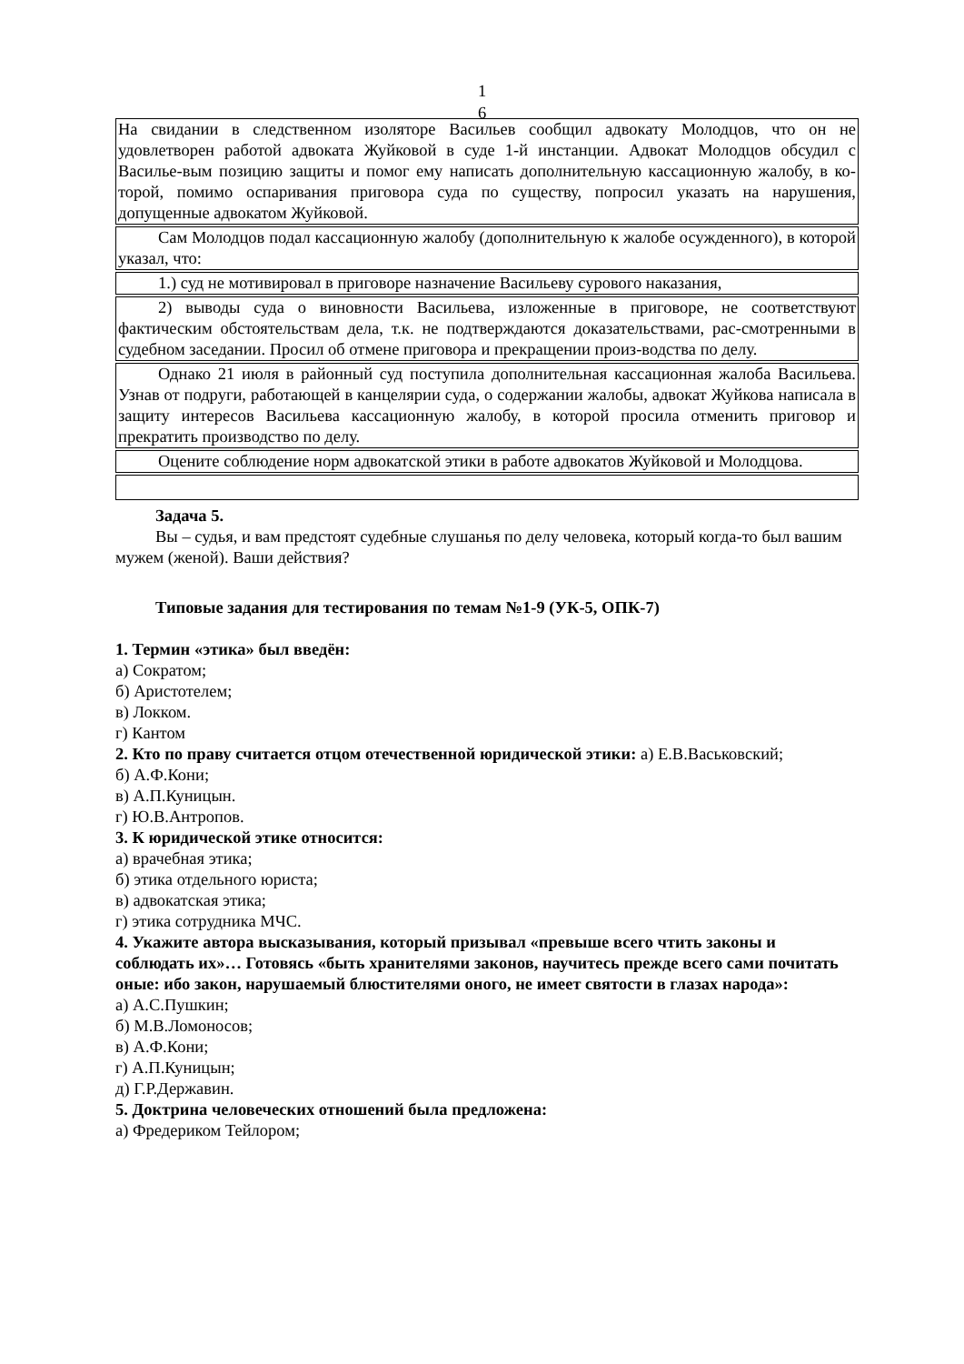1
6
На свидании в следственном изоляторе Васильев сообщил адвокату Молодцов, что он не удовлетворен работой адвоката Жуйковой в суде 1-й инстанции. Адвокат Молодцов обсудил с Василье-вым позицию защиты и помог ему написать дополнительную кассационную жалобу, в ко-торой, помимо оспаривания приговора суда по существу, попросил указать на нарушения, допущенные адвокатом Жуйковой.
Сам Молодцов подал кассационную жалобу (дополнительную к жалобе осужденного), в которой указал, что:
1.) суд не мотивировал в приговоре назначение Васильеву сурового наказания,
2) выводы суда о виновности Васильева, изложенные в приговоре, не соответствуют фактическим обстоятельствам дела, т.к. не подтверждаются доказательствами, рас-смотренными в судебном заседании. Просил об отмене приговора и прекращении произ-водства по делу.
Однако 21 июля в районный суд поступила дополнительная кассационная жалоба Васильева. Узнав от подруги, работающей в канцелярии суда, о содержании жалобы, адвокат Жуйкова написала в защиту интересов Васильева кассационную жалобу, в которой просила отменить приговор и прекратить производство по делу.
Оцените соблюдение норм адвокатской этики в работе адвокатов Жуйковой и Молодцова.
Задача 5.
Вы – судья, и вам предстоят судебные слушанья по делу человека, который когда-то был вашим мужем (женой). Ваши действия?
Типовые задания для тестирования по темам №1-9 (УК-5, ОПК-7)
1. Термин «этика» был введён:
а) Сократом;
б) Аристотелем;
в) Локком.
г) Кантом
2. Кто по праву считается отцом отечественной юридической этики: а) Е.В.Васьковский;
б) А.Ф.Кони;
в) А.П.Куницын.
г) Ю.В.Антропов.
3. К юридической этике относится:
а) врачебная этика;
б) этика отдельного юриста;
в) адвокатская этика;
г) этика сотрудника МЧС.
4. Укажите автора высказывания, который призывал «превыше всего чтить законы и соблюдать их»… Готовясь «быть хранителями законов, научитесь прежде всего сами почитать оные: ибо закон, нарушаемый блюстителями оного, не имеет святости в глазах народа»:
а) А.С.Пушкин;
б) М.В.Ломоносов;
в) А.Ф.Кони;
г) А.П.Куницын;
д) Г.Р.Державин.
5. Доктрина человеческих отношений была предложена:
а) Фредериком Тейлором;